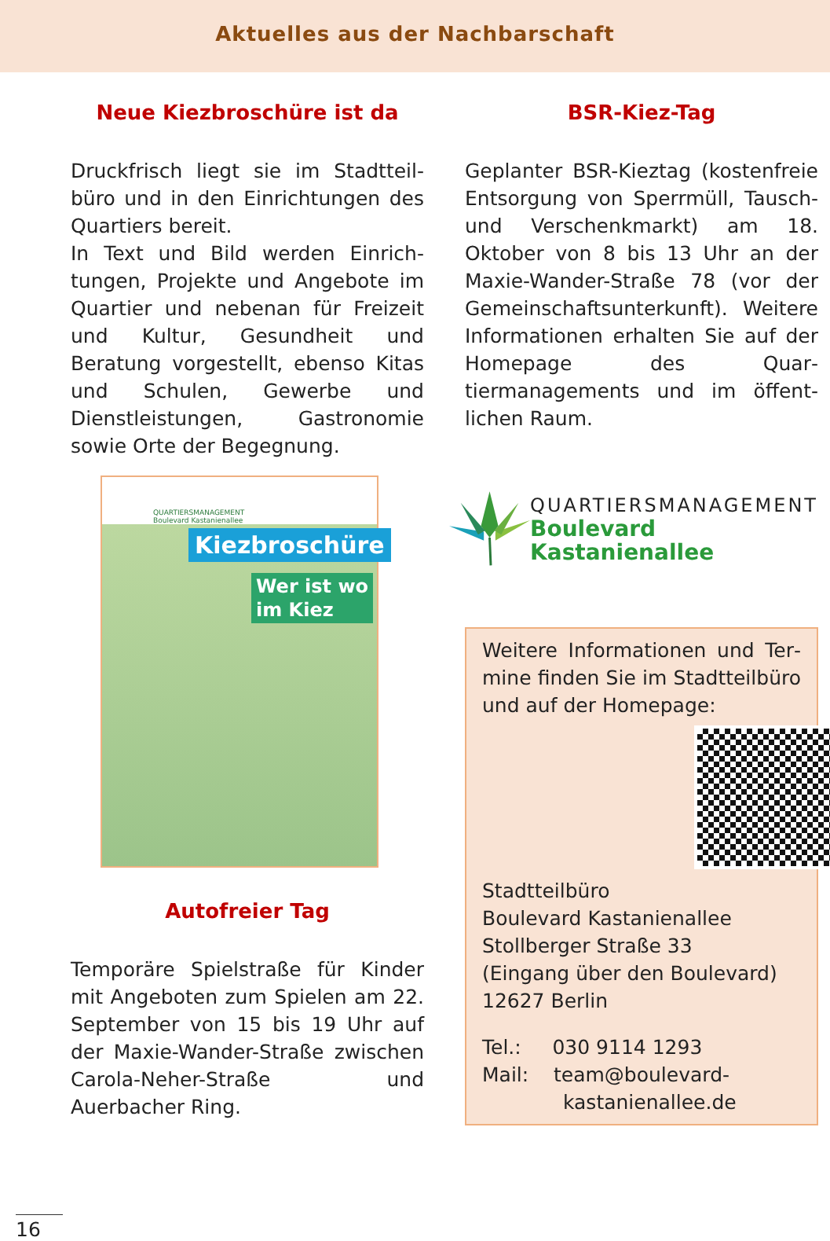Aktuelles aus der Nachbarschaft
Neue Kiezbroschüre ist da
Druckfrisch liegt sie im Stadtteil­büro und in den Einrichtungen des Quartiers bereit.
In Text und Bild werden Einrich­tungen, Projekte und Angebote im Quartier und nebenan für Frei­zeit und Kultur, Gesundheit und Beratung vorgestellt, ebenso Kitas und Schulen, Gewerbe und Dienstleistungen, Gastronomie sowie Orte der Begegnung.
QUARTIERSMANAGEMENT
Boulevard Kastanienallee
Kiezbroschüre
Wer ist wo
im Kiez
Autofreier Tag
Temporäre Spielstraße für Kinder mit Angeboten zum Spielen am 22. September von 15 bis 19 Uhr auf der Maxie-Wander-Straße zwischen Carola-Neher-Straße und Auerbacher Ring.
BSR-Kiez-Tag
Geplanter BSR-Kieztag (kosten­freie Entsorgung von Sperrmüll, Tausch- und Verschenkmarkt) am 18. Oktober von 8 bis 13 Uhr an der Maxie-Wander-Straße 78 (vor der Gemeinschaftsunterkunft). Weitere Informationen erhalten Sie auf der Homepage des Quar­tiermanagements und im öffent­lichen Raum.
QUARTIERSMANAGEMENT
Boulevard Kastanienallee
Weitere Informationen und Ter­mine finden Sie im Stadtteilbüro und auf der Homepage:
Stadtteilbüro
Boulevard Kastanienallee
Stollberger Straße 33
(Eingang über den Boulevard)
12627 Berlin
Tel.: 030 9114 1293
Mail: team@boulevard-
kastanienallee.de
16